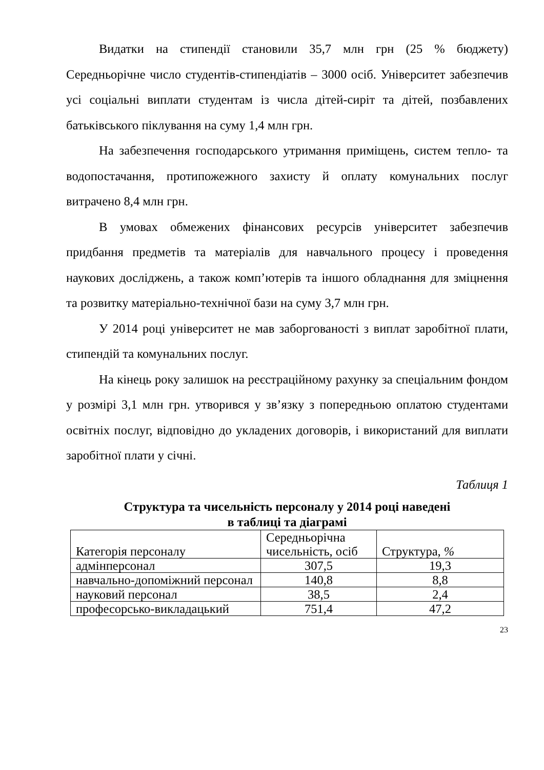Видатки на стипендії становили 35,7 млн грн (25 % бюджету) Середньорічне число студентів-стипендіатів – 3000 осіб. Університет забезпечив усі соціальні виплати студентам із числа дітей-сиріт та дітей, позбавлених батьківського піклування на суму 1,4 млн грн.
На забезпечення господарського утримання приміщень, систем тепло- та водопостачання, протипожежного захисту й оплату комунальних послуг витрачено 8,4 млн грн.
В умовах обмежених фінансових ресурсів університет забезпечив придбання предметів та матеріалів для навчального процесу і проведення наукових досліджень, а також комп’ютерів та іншого обладнання для зміцнення та розвитку матеріально-технічної бази на суму 3,7 млн грн.
У 2014 році університет не мав заборгованості з виплат заробітної плати, стипендій та комунальних послуг.
На кінець року залишок на реєстраційному рахунку за спеціальним фондом у розмірі 3,1 млн грн. утворився у зв’язку з попередньою оплатою студентами освітніх послуг, відповідно до укладених договорів, і використаний для виплати заробітної плати у січні.
Таблиця 1
Структура та чисельність персоналу у 2014 році наведені
в таблиці та діаграмі
| Категорія персоналу | Середньорічна чисельність, осіб | Структура, % |
| адмінперсонал | 307,5 | 19,3 |
| навчально-допоміжний персонал | 140,8 | 8,8 |
| науковий персонал | 38,5 | 2,4 |
| професорсько-викладацький | 751,4 | 47,2 |
23